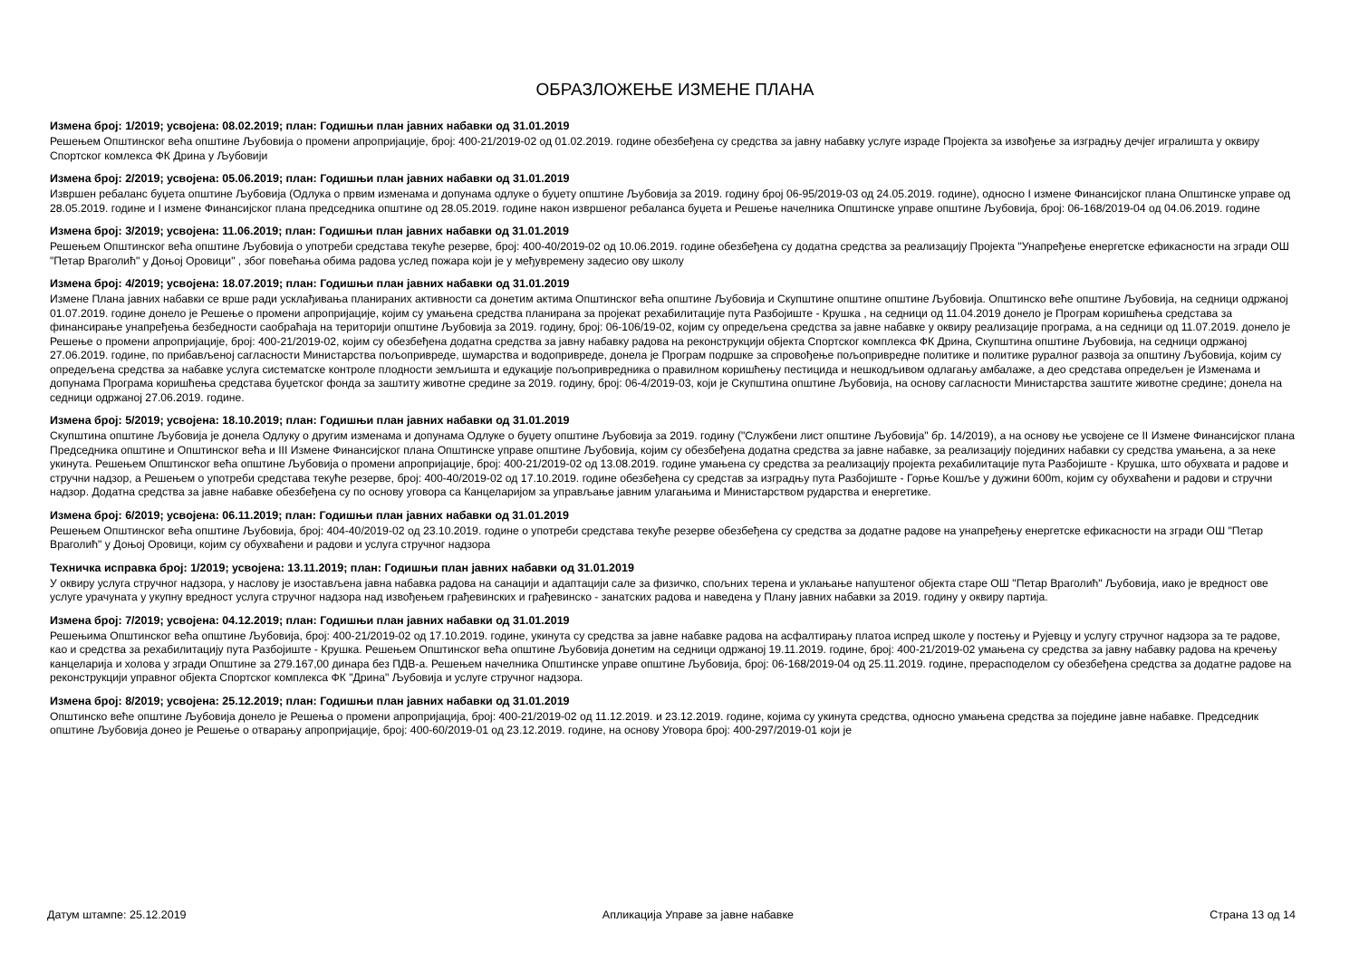ОБРАЗЛОЖЕЊЕ ИЗМЕНЕ ПЛАНА
Измена број: 1/2019; усвојена: 08.02.2019; план: Годишњи план јавних набавки од 31.01.2019
Решењем Општинског већа општине Љубовија о промени апропријације, број: 400-21/2019-02 од 01.02.2019. године обезбеђена су средства за јавну набавку услуге израде Пројекта за извођење за изградњу дечјег игралишта у оквиру Спортског комлекса ФК Дрина у Љубовији
Измена број: 2/2019; усвојена: 05.06.2019; план: Годишњи план јавних набавки од 31.01.2019
Извршен ребаланс буџета општине Љубовија (Одлука о првим изменама и допунама одлуке о буџету општине Љубовија за 2019. годину број 06-95/2019-03 од 24.05.2019. године), односно I измене Финансијског плана Општинске управе од 28.05.2019. године и I измене Финансијског плана председника општине од 28.05.2019. године након извршеног ребаланса буџета и Решење начелника Општинске управе општине Љубовија, број: 06-168/2019-04 од 04.06.2019. године
Измена број: 3/2019; усвојена: 11.06.2019; план: Годишњи план јавних набавки од 31.01.2019
Решењем Општинског већа општине Љубовија о употреби средстава текуће резерве, број: 400-40/2019-02 од 10.06.2019. године обезбеђена су додатна средства за реализацију Пројекта "Унапређење енергетске ефикасности на згради ОШ "Петар Враголић" у Доњој Оровици" , због повећања обима радова услед пожара који је у међувремену задесио ову школу
Измена број: 4/2019; усвојена: 18.07.2019; план: Годишњи план јавних набавки од 31.01.2019
Измене Плана јавних набавки се врше ради усклађивања планираних активности са донетим актима Општинског већа општине Љубовија и Скупштине општине општине Љубовија. Општинско веће општине Љубовија, на седници одржаној 01.07.2019. године донело је Решење о промени апропријације, којим су умањена средства планирана за пројекат рехабилитације пута Разбојиште - Крушка , на седници од 11.04.2019 донело је Програм коришћења средстава за финансирање унапређења безбедности саобраћаја на територији општине Љубовија за 2019. годину, број: 06-106/19-02, којим су опредељена средства за јавне набавке у оквиру реализације програма, а на седници од 11.07.2019. донело је Решење о промени апропријације, број: 400-21/2019-02, којим су обезбеђена додатна средства за јавну набавку радова на реконструкцији објекта Спортског комплекса ФК Дрина, Скупштина општине Љубовија, на седници одржаној 27.06.2019. године, по прибављеној сагласности Министарства пољопривреде, шумарства и водопривреде, донела је Програм подршке за спровођење пољопривредне политике и политике руралног развоја за општину Љубовија, којим су опредељена средства за набавке услуга систематске контроле плодности земљишта и едукације пољопривредника о правилном коришћењу пестицида и нешкодљивом одлагању амбалаже, а део средстава опредељен је Изменама и допунама Програма коришћења средстава буџетског фонда за заштиту животне средине за 2019. годину, број: 06-4/2019-03, који је Скупштина општине Љубовија, на основу сагласности Министарства заштите животне средине; донела на седници одржаној 27.06.2019. године.
Измена број: 5/2019; усвојена: 18.10.2019; план: Годишњи план јавних набавки од 31.01.2019
Скупштина општине Љубовија је донела Одлуку о другим изменама и допунама Одлуке о буџету општине Љубовија за 2019. годину ("Службени лист општине Љубовија" бр. 14/2019), а на основу ње усвојене се II Измене Финансијског плана Председника општине и Општинског већа и III Измене Финансијског плана Општинске управе општине Љубовија, којим су обезбеђена додатна средства за јавне набавке, за реализацију појединих набавки су средства умањена, а за неке укинута. Решењем Општинског већа општине Љубовија о промени апропријације, број: 400-21/2019-02 од 13.08.2019. године умањена су средства за реализацију пројекта рехабилитације пута Разбојиште - Крушка, што обухвата и радове и стручни надзор, а Решењем о употреби средстава текуће резерве, број: 400-40/2019-02 од 17.10.2019. године обезбеђена су средстав за изградњу пута Разбојиште - Горње Кошље у дужини 600m, којим су обухваћени и радови и стручни надзор. Додатна средства за јавне набавке обезбеђена су по основу уговора са Канцеларијом за управљање јавним улагањима и Министарством рударства и енергетике.
Измена број: 6/2019; усвојена: 06.11.2019; план: Годишњи план јавних набавки од 31.01.2019
Решењем Општинског већа општине Љубовија, број: 404-40/2019-02 од 23.10.2019. године о употреби средстава текуће резерве обезбеђена су средства за додатне радове на унапређењу енергетске ефикасности на згради ОШ "Петар Враголић" у Доњој Оровици, којим су обухваћени и радови и услуга стручног надзора
Техничка исправка број: 1/2019; усвојена: 13.11.2019; план: Годишњи план јавних набавки од 31.01.2019
У оквиру услуга стручног надзора, у наслову је изостављена јавна набавка радова на санацији и адаптацији сале за физичко, спољних терена и уклањање напуштеног објекта старе ОШ "Петар Враголић" Љубовија, иако је вредност ове услуге урачуната у укупну вредност услуга стручног надзора над извођењем грађевинских и грађевинско - занатских радова и наведена у Плану јавних набавки за 2019. годину у оквиру партија.
Измена број: 7/2019; усвојена: 04.12.2019; план: Годишњи план јавних набавки од 31.01.2019
Решењима Општинског већа општине Љубовија, број: 400-21/2019-02 од 17.10.2019. године, укинута су средства за јавне набавке радова на асфалтирању платоа испред школе у постењу и Рујевцу и услугу стручног надзора за те радове, као и средства за рехабилитацију пута Разбојиште - Крушка. Решењем Општинског већа општине Љубовија донетим на седници одржаној 19.11.2019. године, број: 400-21/2019-02 умањена су средства за јавну набавку радова на кречењу канцеларија и холова у згради Општине за 279.167,00 динара без ПДВ-а. Решењем начелника Општинске управе општине Љубовија, број: 06-168/2019-04 од 25.11.2019. године, прерасподелом су обезбеђена средства за додатне радове на реконструкцији управног објекта Спортског комплекса ФК "Дрина" Љубовија и услуге стручног надзора.
Измена број: 8/2019; усвојена: 25.12.2019; план: Годишњи план јавних набавки од 31.01.2019
Општинско веће општине Љубовија донело је Решења о промени апропријација, број: 400-21/2019-02 од 11.12.2019. и 23.12.2019. године, којима су укинута средства, односно умањена средства за поједине јавне набавке. Председник општине Љубовија донео је Решење о отварању апропријације, број: 400-60/2019-01 од 23.12.2019. године, на основу Уговора број: 400-297/2019-01 који је
Датум штампе: 25.12.2019 Апликација Управе за јавне набавке Страна 13 од 14